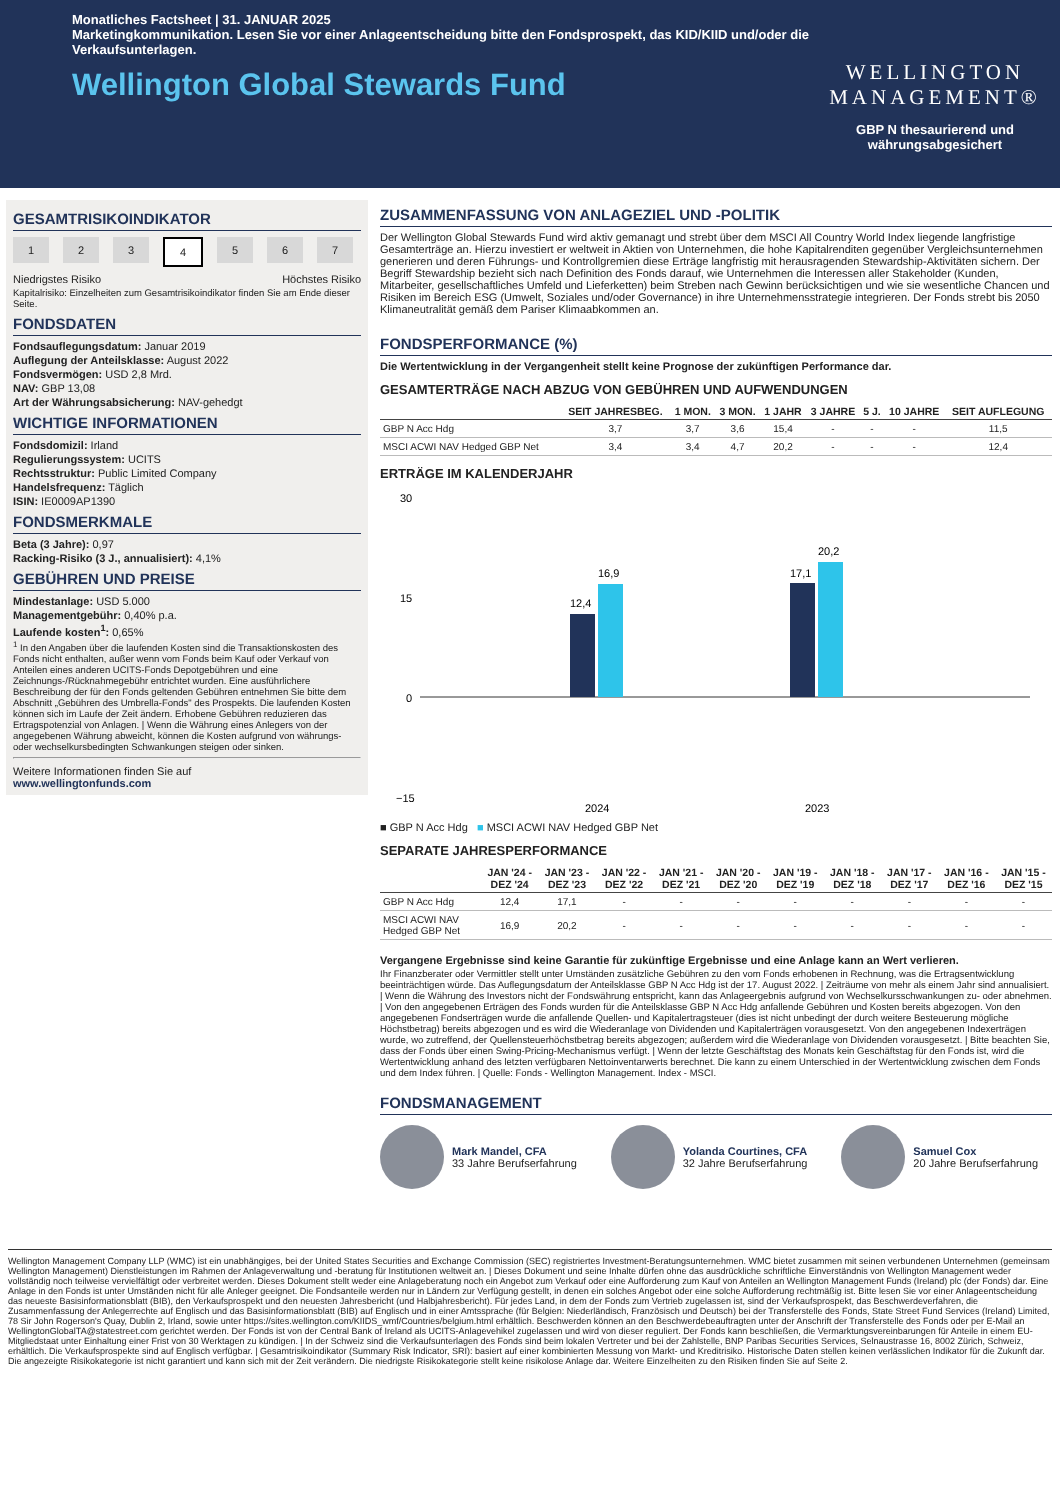Monatliches Factsheet | 31. JANUAR 2025
Marketingkommunikation. Lesen Sie vor einer Anlageentscheidung bitte den Fondsprospekt, das KID/KIID und/oder die Verkaufsunterlagen.
Wellington Global Stewards Fund
WELLINGTON
MANAGEMENT®
GBP N thesaurierend und währungsabgesichert
GESAMTRISIKOINDIKATOR
1 2 3 4 5 6 7
Niedrigstes Risiko Höchstes Risiko
Kapitalrisiko: Einzelheiten zum Gesamtrisikoindikator finden Sie am Ende dieser Seite.
FONDSDATEN
Fondsauflegungsdatum: Januar 2019
Auflegung der Anteilsklasse: August 2022
Fondsvermögen: USD 2,8 Mrd.
NAV: GBP 13,08
Art der Währungsabsicherung: NAV-gehedgt
WICHTIGE INFORMATIONEN
Fondsdomizil: Irland
Regulierungssystem: UCITS
Rechtsstruktur: Public Limited Company
Handelsfrequenz: Täglich
ISIN: IE0009AP1390
FONDSMERKMALE
Beta (3 Jahre): 0,97
Racking-Risiko (3 J., annualisiert): 4,1%
GEBÜHREN UND PREISE
Mindestanlage: USD 5.000
Managementgebühr: 0,40% p.a.
Laufende kosten<sup>1</sup>: 0,65%
<sup>1</sup> In den Angaben über die laufenden Kosten sind die Transaktionskosten des Fonds nicht enthalten, außer wenn vom Fonds beim Kauf oder Verkauf von Anteilen eines anderen UCITS-Fonds Depotgebühren und eine Zeichnungs-/Rücknahmegebühr entrichtet wurden. Eine ausführlichere Beschreibung der für den Fonds geltenden Gebühren entnehmen Sie bitte dem Abschnitt „Gebühren des Umbrella-Fonds" des Prospekts. Die laufenden Kosten können sich im Laufe der Zeit ändern. Erhobene Gebühren reduzieren das Ertragspotenzial von Anlagen. | Wenn die Währung eines Anlegers von der angegebenen Währung abweicht, können die Kosten aufgrund von währungs- oder wechselkursbedingten Schwankungen steigen oder sinken.
Weitere Informationen finden Sie auf
www.wellingtonfunds.com
ZUSAMMENFASSUNG VON ANLAGEZIEL UND -POLITIK
Der Wellington Global Stewards Fund wird aktiv gemanagt und strebt über dem MSCI All Country World Index liegende langfristige Gesamterträge an. Hierzu investiert er weltweit in Aktien von Unternehmen, die hohe Kapitalrenditen gegenüber Vergleichsunternehmen generieren und deren Führungs- und Kontrollgremien diese Erträge langfristig mit herausragenden Stewardship-Aktivitäten sichern. Der Begriff Stewardship bezieht sich nach Definition des Fonds darauf, wie Unternehmen die Interessen aller Stakeholder (Kunden, Mitarbeiter, gesellschaftliches Umfeld und Lieferketten) beim Streben nach Gewinn berücksichtigen und wie sie wesentliche Chancen und Risiken im Bereich ESG (Umwelt, Soziales und/oder Governance) in ihre Unternehmensstrategie integrieren. Der Fonds strebt bis 2050 Klimaneutralität gemäß dem Pariser Klimaabkommen an.
FONDSPERFORMANCE (%)
Die Wertentwicklung in der Vergangenheit stellt keine Prognose der zukünftigen Performance dar.
GESAMTERTRÄGE NACH ABZUG VON GEBÜHREN UND AUFWENDUNGEN
| | SEIT JAHRESBEG. | 1 MON. | 3 MON. | 1 JAHR | 3 JAHRE | 5 J. | 10 JAHRE | SEIT AUFLEGUNG |
| --- | --- | --- | --- | --- | --- | --- | --- | --- |
| GBP N Acc Hdg | 3,7 | 3,7 | 3,6 | 15,4 | - | - | - | 11,5 |
| MSCI ACWI NAV Hedged GBP Net | 3,4 | 3,4 | 4,7 | 20,2 | - | - | - | 12,4 |
ERTRÄGE IM KALENDERJAHR
30
15
0
−15
12,4
16,9
17,1
20,2
2024
2023
■ GBP N Acc Hdg ■ MSCI ACWI NAV Hedged GBP Net
SEPARATE JAHRESPERFORMANCE
| | JAN '24 - DEZ '24 | JAN '23 - DEZ '23 | JAN '22 - DEZ '22 | JAN '21 - DEZ '21 | JAN '20 - DEZ '20 | JAN '19 - DEZ '19 | JAN '18 - DEZ '18 | JAN '17 - DEZ '17 | JAN '16 - DEZ '16 | JAN '15 - DEZ '15 |
| --- | --- | --- | --- | --- | --- | --- | --- | --- | --- | --- |
| GBP N Acc Hdg | 12,4 | 17,1 | - | - | - | - | - | - | - | - |
| MSCI ACWI NAV Hedged GBP Net | 16,9 | 20,2 | - | - | - | - | - | - | - | - |
Vergangene Ergebnisse sind keine Garantie für zukünftige Ergebnisse und eine Anlage kann an Wert verlieren.
Ihr Finanzberater oder Vermittler stellt unter Umständen zusätzliche Gebühren zu den vom Fonds erhobenen in Rechnung, was die Ertragsentwicklung beeinträchtigen würde. Das Auflegungsdatum der Anteilsklasse GBP N Acc Hdg ist der 17. August 2022. | Zeiträume von mehr als einem Jahr sind annualisiert. | Wenn die Währung des Investors nicht der Fondswährung entspricht, kann das Anlageergebnis aufgrund von Wechselkursschwankungen zu- oder abnehmen. | Von den angegebenen Erträgen des Fonds wurden für die Anteilsklasse GBP N Acc Hdg anfallende Gebühren und Kosten bereits abgezogen. Von den angegebenen Fondserträgen wurde die anfallende Quellen- und Kapitalertragsteuer (dies ist nicht unbedingt der durch weitere Besteuerung mögliche Höchstbetrag) bereits abgezogen und es wird die Wiederanlage von Dividenden und Kapitalerträgen vorausgesetzt. Von den angegebenen Indexerträgen wurde, wo zutreffend, der Quellensteuerhöchstbetrag bereits abgezogen; außerdem wird die Wiederanlage von Dividenden vorausgesetzt. | Bitte beachten Sie, dass der Fonds über einen Swing-Pricing-Mechanismus verfügt. | Wenn der letzte Geschäftstag des Monats kein Geschäftstag für den Fonds ist, wird die Wertentwicklung anhand des letzten verfügbaren Nettoinventarwerts berechnet. Die kann zu einem Unterschied in der Wertentwicklung zwischen dem Fonds und dem Index führen. | Quelle: Fonds - Wellington Management. Index - MSCI.
FONDSMANAGEMENT
Mark Mandel, CFA
33 Jahre Berufserfahrung
Yolanda Courtines, CFA
32 Jahre Berufserfahrung
Samuel Cox
20 Jahre Berufserfahrung
Wellington Management Company LLP (WMC) ist ein unabhängiges, bei der United States Securities and Exchange Commission (SEC) registriertes Investment-Beratungsunternehmen. WMC bietet zusammen mit seinen verbundenen Unternehmen (gemeinsam Wellington Management) Dienstleistungen im Rahmen der Anlageverwaltung und -beratung für Institutionen weltweit an. | Dieses Dokument und seine Inhalte dürfen ohne das ausdrückliche schriftliche Einverständnis von Wellington Management weder vollständig noch teilweise vervielfältigt oder verbreitet werden. Dieses Dokument stellt weder eine Anlageberatung noch ein Angebot zum Verkauf oder eine Aufforderung zum Kauf von Anteilen an Wellington Management Funds (Ireland) plc (der Fonds) dar. Eine Anlage in den Fonds ist unter Umständen nicht für alle Anleger geeignet. Die Fondsanteile werden nur in Ländern zur Verfügung gestellt, in denen ein solches Angebot oder eine solche Aufforderung rechtmäßig ist. Bitte lesen Sie vor einer Anlageentscheidung das neueste Basisinformationsblatt (BIB), den Verkaufsprospekt und den neuesten Jahresbericht (und Halbjahresbericht). Für jedes Land, in dem der Fonds zum Vertrieb zugelassen ist, sind der Verkaufsprospekt, das Beschwerdeverfahren, die Zusammenfassung der Anlegerrechte auf Englisch und das Basisinformationsblatt (BIB) auf Englisch und in einer Amtssprache (für Belgien: Niederländisch, Französisch und Deutsch) bei der Transferstelle des Fonds, State Street Fund Services (Ireland) Limited, 78 Sir John Rogerson's Quay, Dublin 2, Irland, sowie unter https://sites.wellington.com/KIIDS_wmf/Countries/belgium.html erhältlich. Beschwerden können an den Beschwerdebeauftragten unter der Anschrift der Transferstelle des Fonds oder per E-Mail an WellingtonGlobalTA@statestreet.com gerichtet werden. Der Fonds ist von der Central Bank of Ireland als UCITS-Anlagevehikel zugelassen und wird von dieser reguliert. Der Fonds kann beschließen, die Vermarktungsvereinbarungen für Anteile in einem EU-Mitgliedstaat unter Einhaltung einer Frist von 30 Werktagen zu kündigen. | In der Schweiz sind die Verkaufsunterlagen des Fonds sind beim lokalen Vertreter und bei der Zahlstelle, BNP Paribas Securities Services, Selnaustrasse 16, 8002 Zürich, Schweiz, erhältlich. Die Verkaufsprospekte sind auf Englisch verfügbar. | Gesamtrisikoindikator (Summary Risk Indicator, SRI): basiert auf einer kombinierten Messung von Markt- und Kreditrisiko. Historische Daten stellen keinen verlässlichen Indikator für die Zukunft dar. Die angezeigte Risikokategorie ist nicht garantiert und kann sich mit der Zeit verändern. Die niedrigste Risikokategorie stellt keine risikolose Anlage dar. Weitere Einzelheiten zu den Risiken finden Sie auf Seite 2.